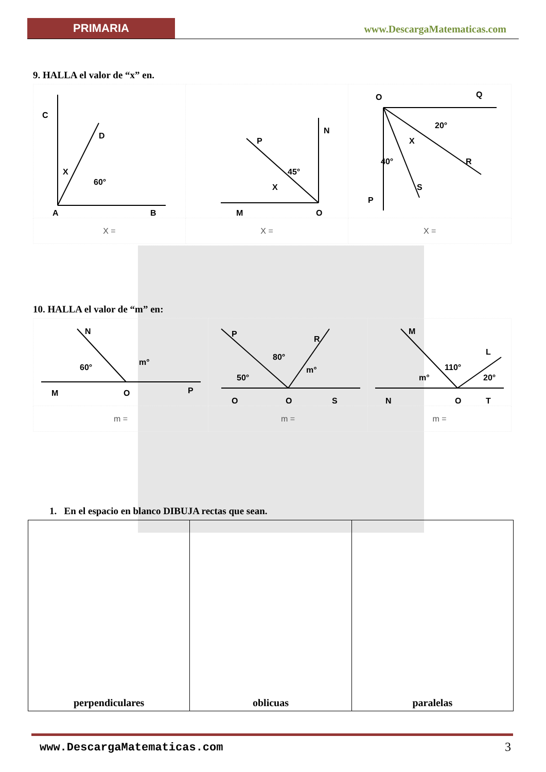PRIMARIA www.DescargaMatematicas.com
9. HALLA el valor de “x” en.
| C D X 60° A B | N P 45° X M O | O Q 20° X R 40° S P |
| X = | X = | X = |
10. HALLA el valor de “m” en:
| N 60° m° M O P | P R 80° 50° m° Q O S | M L 110° m° 20° N O T |
| m = | m = | m = |
1. En el espacio en blanco DIBUJA rectas que sean.
| perpendiculares | oblicuas | paralelas |
www.DescargaMatematicas.com 3